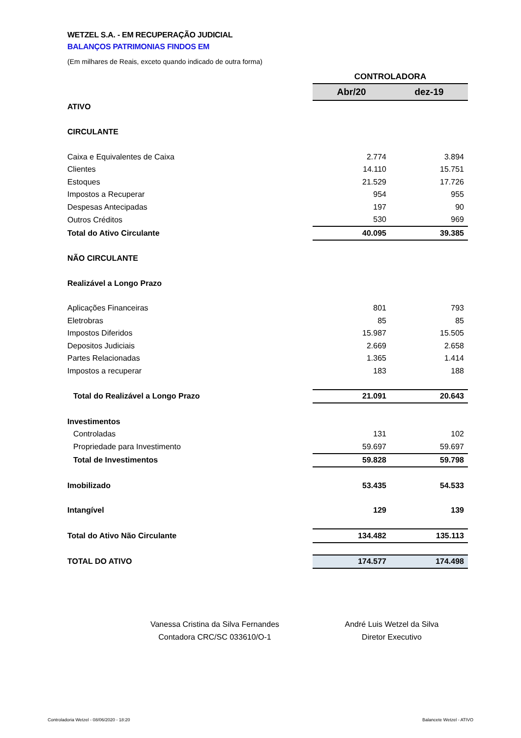WETZEL S.A. - EM RECUPERAÇÃO JUDICIAL
BALANÇOS PATRIMONIAS FINDOS EM
(Em milhares de Reais, exceto quando indicado de outra forma)
| | CONTROLADORA | |
| | Abr/20 | dez-19 |
| ATIVO | | |
| CIRCULANTE | | |
| Caixa e Equivalentes de Caixa | 2.774 | 3.894 |
| Clientes | 14.110 | 15.751 |
| Estoques | 21.529 | 17.726 |
| Impostos a Recuperar | 954 | 955 |
| Despesas Antecipadas | 197 | 90 |
| Outros Créditos | 530 | 969 |
| Total do Ativo Circulante | 40.095 | 39.385 |
| NÃO CIRCULANTE | | |
| Realizável a Longo Prazo | | |
| Aplicações Financeiras | 801 | 793 |
| Eletrobras | 85 | 85 |
| Impostos Diferidos | 15.987 | 15.505 |
| Depositos Judiciais | 2.669 | 2.658 |
| Partes Relacionadas | 1.365 | 1.414 |
| Impostos a recuperar | 183 | 188 |
| Total do Realizável a Longo Prazo | 21.091 | 20.643 |
| Investimentos | | |
| Controladas | 131 | 102 |
| Propriedade para Investimento | 59.697 | 59.697 |
| Total de Investimentos | 59.828 | 59.798 |
| Imobilizado | 53.435 | 54.533 |
| Intangível | 129 | 139 |
| Total do Ativo Não Circulante | 134.482 | 135.113 |
| TOTAL DO ATIVO | 174.577 | 174.498 |
Vanessa Cristina da Silva Fernandes
Contadora CRC/SC 033610/O-1
André Luis Wetzel da Silva
Diretor Executivo
Controladoria Wetzel - 08/06/2020 - 18:20 Balancete Wetzel - ATIVO